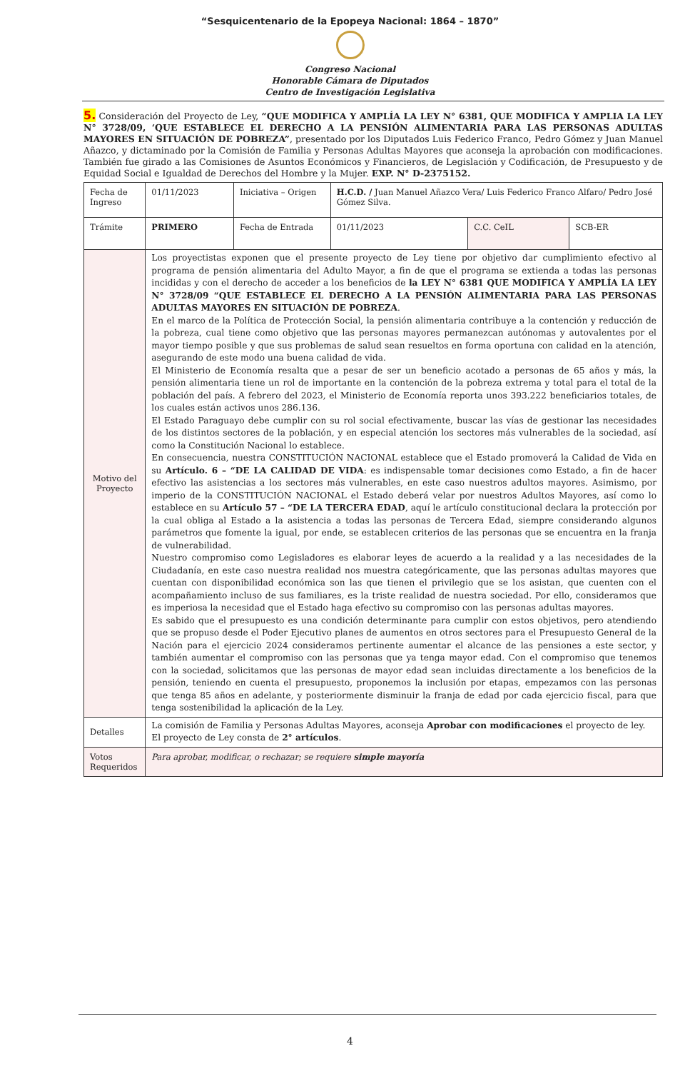“Sesquicentenario de la Epopeya Nacional: 1864 – 1870”
Congreso Nacional
Honorable Cámara de Diputados
Centro de Investigación Legislativa
5. Consideración del Proyecto de Ley, “QUE MODIFICA Y AMPLÍA LA LEY N° 6381, QUE MODIFICA Y AMPLIA LA LEY N° 3728/09, ‘QUE ESTABLECE EL DERECHO A LA PENSIÓN ALIMENTARIA PARA LAS PERSONAS ADULTAS MAYORES EN SITUACIÓN DE POBREZA”, presentado por los Diputados Luis Federico Franco, Pedro Gómez y Juan Manuel Añazco, y dictaminado por la Comisión de Familia y Personas Adultas Mayores que aconseja la aprobación con modificaciones. También fue girado a las Comisiones de Asuntos Económicos y Financieros, de Legislación y Codificación, de Presupuesto y de Equidad Social e Igualdad de Derechos del Hombre y la Mujer. EXP. N° D-2375152.
| Fecha de Ingreso | 01/11/2023 | Iniciativa – Origen | H.C.D. / Juan Manuel Añazco Vera/ Luis Federico Franco Alfaro/ Pedro José Gómez Silva. | | |
| Trámite | PRIMERO | Fecha de Entrada | 01/11/2023 | C.C. CeIL | SCB-ER |
| Motivo del Proyecto | Los proyectistas exponen que el presente proyecto de Ley tiene por objetivo dar cumplimiento efectivo al programa de pensión alimentaria del Adulto Mayor, a fin de que el programa se extienda a todas las personas incididas y con el derecho de acceder a los beneficios de la LEY N° 6381 QUE MODIFICA Y AMPLÍA LA LEY N° 3728/09 “QUE ESTABLECE EL DERECHO A LA PENSIÓN ALIMENTARIA PARA LAS PERSONAS ADULTAS MAYORES EN SITUACIÓN DE POBREZA . En el marco de la Política de Protección Social, la pensión alimentaria contribuye a la contención y reducción de la pobreza, cual tiene como objetivo que las personas mayores permanezcan autónomas y autovalentes por el mayor tiempo posible y que sus problemas de salud sean resueltos en forma oportuna con calidad en la atención, asegurando de este modo una buena calidad de vida. El Ministerio de Economía resalta que a pesar de ser un beneficio acotado a personas de 65 años y más, la pensión alimentaria tiene un rol de importante en la contención de la pobreza extrema y total para el total de la población del país. A febrero del 2023, el Ministerio de Economía reporta unos 393.222 beneficiarios totales, de los cuales están activos unos 286.136. El Estado Paraguayo debe cumplir con su rol social efectivamente, buscar las vías de gestionar las necesidades de los distintos sectores de la población, y en especial atención los sectores más vulnerables de la sociedad, así como la Constitución Nacional lo establece. En consecuencia, nuestra CONSTITUCIÓN NACIONAL establece que el Estado promoverá la Calidad de Vida en su Artículo. 6 – “DE LA CALIDAD DE VIDA : es indispensable tomar decisiones como Estado, a fin de hacer efectivo las asistencias a los sectores más vulnerables, en este caso nuestros adultos mayores. Asimismo, por imperio de la CONSTITUCIÓN NACIONAL el Estado deberá velar por nuestros Adultos Mayores, así como lo establece en su Artículo 57 – “DE LA TERCERA EDAD , aquí le artículo constitucional declara la protección por la cual obliga al Estado a la asistencia a todas las personas de Tercera Edad, siempre considerando algunos parámetros que fomente la igual, por ende, se establecen criterios de las personas que se encuentra en la franja de vulnerabilidad. Nuestro compromiso como Legisladores es elaborar leyes de acuerdo a la realidad y a las necesidades de la Ciudadanía, en este caso nuestra realidad nos muestra categóricamente, que las personas adultas mayores que cuentan con disponibilidad económica son las que tienen el privilegio que se los asistan, que cuenten con el acompañamiento incluso de sus familiares, es la triste realidad de nuestra sociedad. Por ello, consideramos que es imperiosa la necesidad que el Estado haga efectivo su compromiso con las personas adultas mayores. Es sabido que el presupuesto es una condición determinante para cumplir con estos objetivos, pero atendiendo que se propuso desde el Poder Ejecutivo planes de aumentos en otros sectores para el Presupuesto General de la Nación para el ejercicio 2024 consideramos pertinente aumentar el alcance de las pensiones a este sector, y también aumentar el compromiso con las personas que ya tenga mayor edad. Con el compromiso que tenemos con la sociedad, solicitamos que las personas de mayor edad sean incluidas directamente a los beneficios de la pensión, teniendo en cuenta el presupuesto, proponemos la inclusión por etapas, empezamos con las personas que tenga 85 años en adelante, y posteriormente disminuir la franja de edad por cada ejercicio fiscal, para que tenga sostenibilidad la aplicación de la Ley. | | | | |
| Detalles | La comisión de Familia y Personas Adultas Mayores, aconseja Aprobar con modificaciones el proyecto de ley. El proyecto de Ley consta de 2° artículos . | | | | |
| Votos Requeridos | Para aprobar, modificar, o rechazar; se requiere simple mayoría | | | | |
4